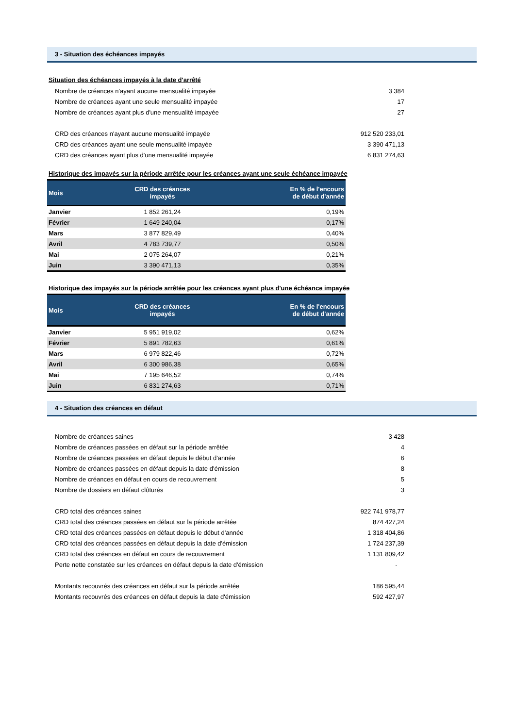3 - Situation des échéances impayés
Situation des échéances impayés à la date d'arrêté
| Nombre de créances n'ayant aucune mensualité impayée | 3 384 |
| Nombre de créances ayant une seule mensualité impayée | 17 |
| Nombre de créances ayant plus d'une mensualité impayée | 27 |
| CRD des créances n'ayant aucune mensualité impayée | 912 520 233,01 |
| CRD des créances ayant une seule mensualité impayée | 3 390 471,13 |
| CRD des créances ayant plus d'une mensualité impayée | 6 831 274,63 |
Historique des impayés sur la période arrêtée pour les créances ayant une seule échéance impayée
| Mois | CRD des créances impayés | En % de l'encours de début d'année |
| --- | --- | --- |
| Janvier | 1 852 261,24 | 0,19% |
| Février | 1 649 240,04 | 0,17% |
| Mars | 3 877 829,49 | 0,40% |
| Avril | 4 783 739,77 | 0,50% |
| Mai | 2 075 264,07 | 0,21% |
| Juin | 3 390 471,13 | 0,35% |
Historique des impayés sur la période arrêtée pour les créances ayant plus d'une échéance impayée
| Mois | CRD des créances impayés | En % de l'encours de début d'année |
| --- | --- | --- |
| Janvier | 5 951 919,02 | 0,62% |
| Février | 5 891 782,63 | 0,61% |
| Mars | 6 979 822,46 | 0,72% |
| Avril | 6 300 986,38 | 0,65% |
| Mai | 7 195 646,52 | 0,74% |
| Juin | 6 831 274,63 | 0,71% |
4 - Situation des créances en défaut
| Nombre de créances saines | 3 428 |
| Nombre de créances passées en défaut sur la période arrêtée | 4 |
| Nombre de créances passées en défaut depuis le début d'année | 6 |
| Nombre de créances passées en défaut depuis la date d'émission | 8 |
| Nombre de créances en défaut en cours de recouvrement | 5 |
| Nombre de dossiers en défaut clôturés | 3 |
| CRD total des créances saines | 922 741 978,77 |
| CRD total des créances passées en défaut sur la période arrêtée | 874 427,24 |
| CRD total des créances passées en défaut depuis le début d'année | 1 318 404,86 |
| CRD total des créances passées en défaut depuis la date d'émission | 1 724 237,39 |
| CRD total des créances en défaut en cours de recouvrement | 1 131 809,42 |
| Perte nette constatée sur les créances en défaut depuis la date d'émission | - |
| Montants recouvrés des créances en défaut sur la période arrêtée | 186 595,44 |
| Montants recouvrés des créances en défaut depuis la date d'émission | 592 427,97 |